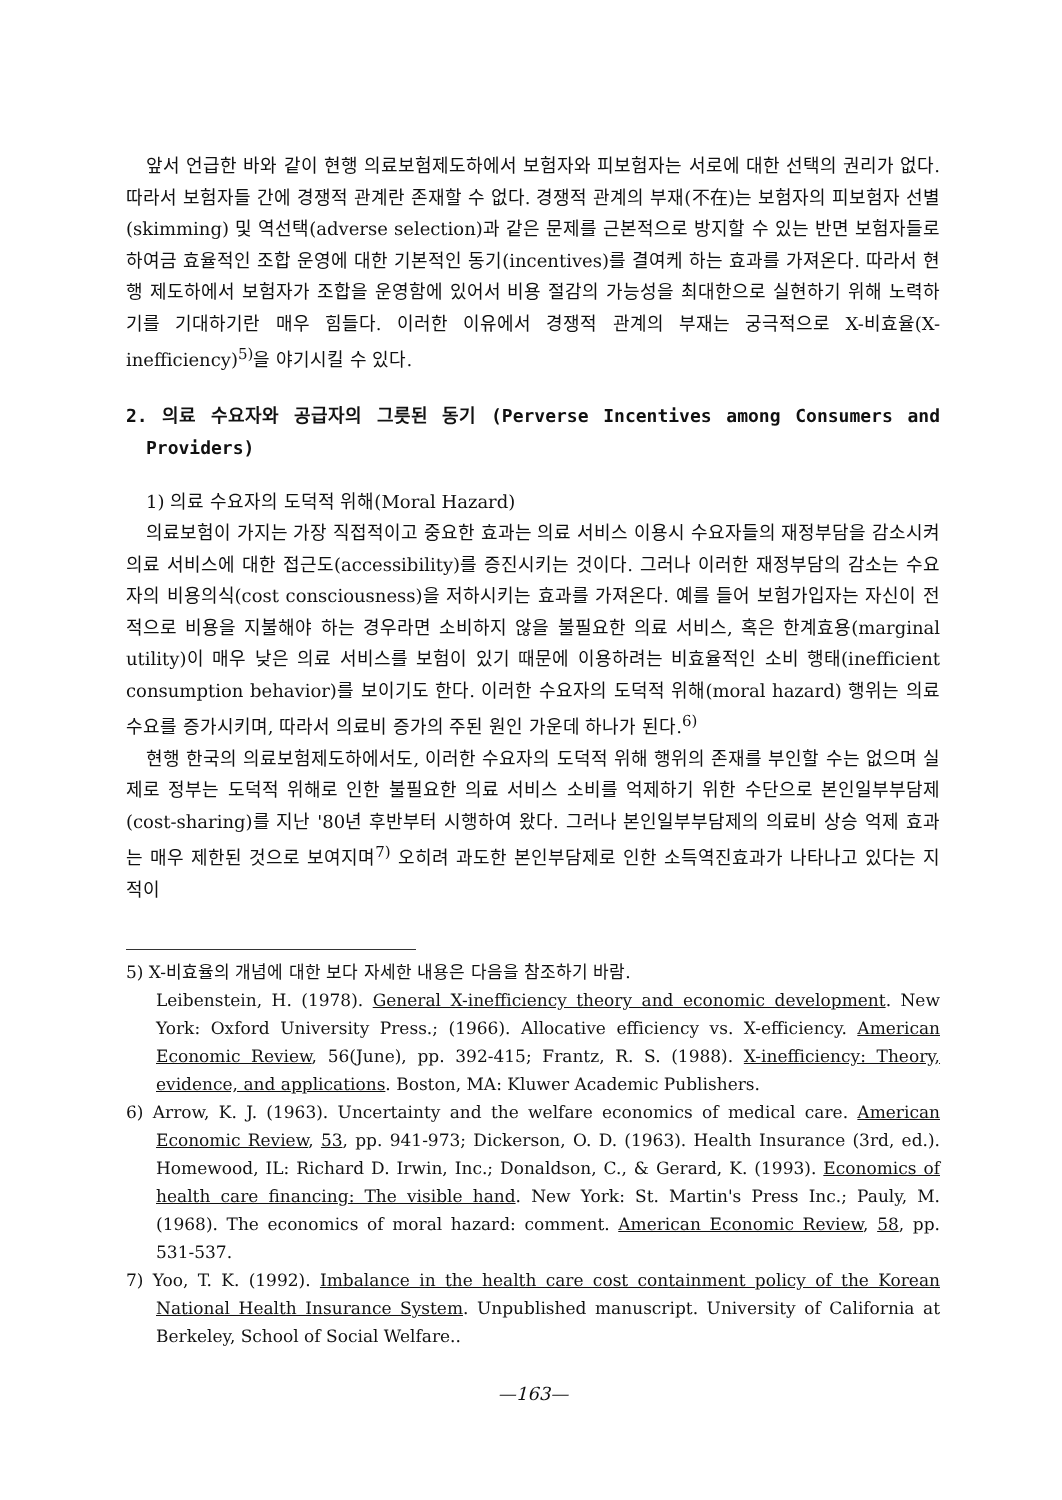앞서 언급한 바와 같이 현행 의료보험제도하에서 보험자와 피보험자는 서로에 대한 선택의 권리가 없다. 따라서 보험자들 간에 경쟁적 관계란 존재할 수 없다. 경쟁적 관계의 부재(不在)는 보험자의 피보험자 선별(skimming) 및 역선택(adverse selection)과 같은 문제를 근본적으로 방지할 수 있는 반면 보험자들로 하여금 효율적인 조합 운영에 대한 기본적인 동기(incentives)를 결여케 하는 효과를 가져온다. 따라서 현행 제도하에서 보험자가 조합을 운영함에 있어서 비용 절감의 가능성을 최대한으로 실현하기 위해 노력하기를 기대하기란 매우 힘들다. 이러한 이유에서 경쟁적 관계의 부재는 궁극적으로 X-비효율(X-inefficiency)<sup>5)</sup>을 야기시킬 수 있다.
2. 의료 수요자와 공급자의 그릇된 동기 (Perverse Incentives among Consumers and Providers)
1) 의료 수요자의 도덕적 위해(Moral Hazard)
의료보험이 가지는 가장 직접적이고 중요한 효과는 의료 서비스 이용시 수요자들의 재정부담을 감소시켜 의료 서비스에 대한 접근도(accessibility)를 증진시키는 것이다. 그러나 이러한 재정부담의 감소는 수요자의 비용의식(cost consciousness)을 저하시키는 효과를 가져온다. 예를 들어 보험가입자는 자신이 전적으로 비용을 지불해야 하는 경우라면 소비하지 않을 불필요한 의료 서비스, 혹은 한계효용(marginal utility)이 매우 낮은 의료 서비스를 보험이 있기 때문에 이용하려는 비효율적인 소비 행태(inefficient consumption behavior)를 보이기도 한다. 이러한 수요자의 도덕적 위해(moral hazard) 행위는 의료 수요를 증가시키며, 따라서 의료비 증가의 주된 원인 가운데 하나가 된다.<sup>6)</sup>
현행 한국의 의료보험제도하에서도, 이러한 수요자의 도덕적 위해 행위의 존재를 부인할 수는 없으며 실제로 정부는 도덕적 위해로 인한 불필요한 의료 서비스 소비를 억제하기 위한 수단으로 본인일부부담제(cost-sharing)를 지난 '80년 후반부터 시행하여 왔다. 그러나 본인일부부담제의 의료비 상승 억제 효과는 매우 제한된 것으로 보여지며<sup>7)</sup> 오히려 과도한 본인부담제로 인한 소득역진효과가 나타나고 있다는 지적이
5) X-비효율의 개념에 대한 보다 자세한 내용은 다음을 참조하기 바람.
Leibenstein, H. (1978). General X-inefficiency theory and economic development. New York: Oxford University Press.; (1966). Allocative efficiency vs. X-efficiency. American Economic Review, 56(June), pp. 392-415; Frantz, R. S. (1988). X-inefficiency: Theory, evidence, and applications. Boston, MA: Kluwer Academic Publishers.
6) Arrow, K. J. (1963). Uncertainty and the welfare economics of medical care. American Economic Review, 53, pp. 941-973; Dickerson, O. D. (1963). Health Insurance (3rd, ed.). Homewood, IL: Richard D. Irwin, Inc.; Donaldson, C., & Gerard, K. (1993). Economics of health care financing: The visible hand. New York: St. Martin's Press Inc.; Pauly, M. (1968). The economics of moral hazard: comment. American Economic Review, 58, pp. 531-537.
7) Yoo, T. K. (1992). Imbalance in the health care cost containment policy of the Korean National Health Insurance System. Unpublished manuscript. University of California at Berkeley, School of Social Welfare..
—163—